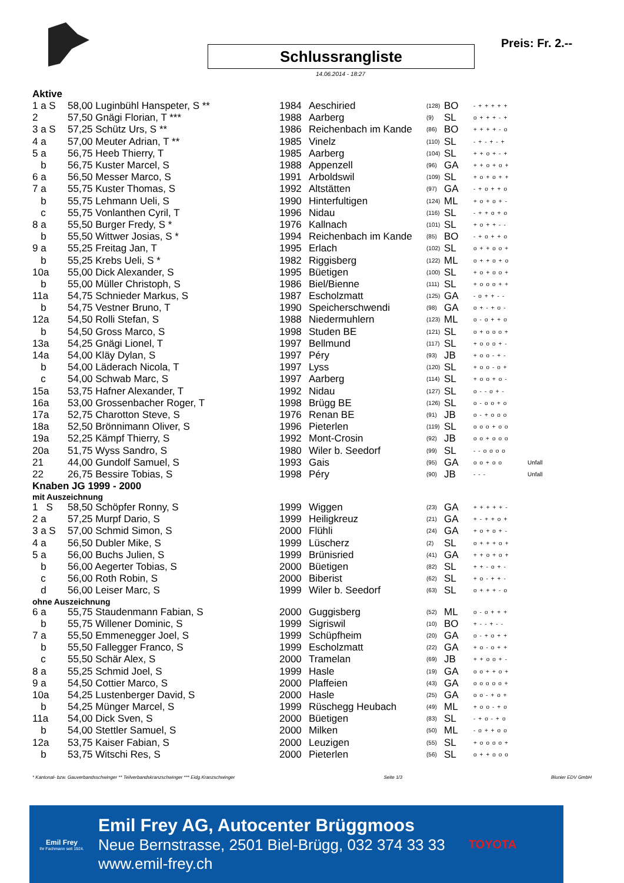Schlussrangliste
14.06.2014 - 18:27
Preis: Fr. 2.--
Aktive
| 1 a S | 58,00 Luginbühl Hanspeter, S ** | 1984 | Aeschiried | (128) | BO | -+++++ | |
| 2 | 57,50 Gnägi Florian, T *** | 1988 | Aarberg | (9) | SL | o+++-+ | |
| 3 a S | 57,25 Schütz Urs, S ** | 1986 | Reichenbach im Kande | (86) | BO | ++++-o | |
| 4 a | 57,00 Meuter Adrian, T ** | 1985 | Vinelz | (110) | SL | -+-+-+ | |
| 5 a | 56,75 Heeb Thierry, T | 1985 | Aarberg | (104) | SL | ++o+-+ | |
| b | 56,75 Kuster Marcel, S | 1988 | Appenzell | (96) | GA | ++o+o+ | |
| 6 a | 56,50 Messer Marco, S | 1991 | Arboldswil | (109) | SL | +o+o++ | |
| 7 a | 55,75 Kuster Thomas, S | 1992 | Altstätten | (97) | GA | -+o++o | |
| b | 55,75 Lehmann Ueli, S | 1990 | Hinterfultigen | (124) | ML | +o+o+- | |
| c | 55,75 Vonlanthen Cyril, T | 1996 | Nidau | (116) | SL | -++o+o | |
| 8 a | 55,50 Burger Fredy, S * | 1976 | Kallnach | (101) | SL | +o++-- | |
| b | 55,50 Wittwer Josias, S * | 1994 | Reichenbach im Kande | (85) | BO | -+o++o | |
| 9 a | 55,25 Freitag Jan, T | 1995 | Erlach | (102) | SL | o++oo+ | |
| b | 55,25 Krebs Ueli, S * | 1982 | Riggisberg | (122) | ML | o++o+o | |
| 10a | 55,00 Dick Alexander, S | 1995 | Büetigen | (100) | SL | +o+oo+ | |
| b | 55,00 Müller Christoph, S | 1986 | Biel/Bienne | (111) | SL | +ooo++ | |
| 11a | 54,75 Schnieder Markus, S | 1987 | Escholzmatt | (125) | GA | -o++-- | |
| b | 54,75 Vestner Bruno, T | 1990 | Speicherschwendi | (98) | GA | o+-+o- | |
| 12a | 54,50 Rolli Stefan, S | 1988 | Niedermuhlern | (123) | ML | o-o++o | |
| b | 54,50 Gross Marco, S | 1998 | Studen BE | (121) | SL | o+ooo+ | |
| 13a | 54,25 Gnägi Lionel, T | 1997 | Bellmund | (117) | SL | +ooo+- | |
| 14a | 54,00 Kläy Dylan, S | 1997 | Péry | (93) | JB | +oo-+- | |
| b | 54,00 Läderach Nicola, T | 1997 | Lyss | (120) | SL | +oo-o+ | |
| c | 54,00 Schwab Marc, S | 1997 | Aarberg | (114) | SL | +oo+o- | |
| 15a | 53,75 Hafner Alexander, T | 1992 | Nidau | (127) | SL | o--o+- | |
| 16a | 53,00 Grossenbacher Roger, T | 1998 | Brügg BE | (126) | SL | o-oo+o | |
| 17a | 52,75 Charotton Steve, S | 1976 | Renan BE | (91) | JB | o-+ooo | |
| 18a | 52,50 Brönnimann Oliver, S | 1996 | Pieterlen | (119) | SL | ooo+oo | |
| 19a | 52,25 Kämpf Thierry, S | 1992 | Mont-Crosin | (92) | JB | oo+ooo | |
| 20a | 51,75 Wyss Sandro, S | 1980 | Wiler b. Seedorf | (99) | SL | --oooo | |
| 21 | 44,00 Gundolf Samuel, S | 1993 | Gais | (95) | GA | oo+oo | Unfall |
| 22 | 26,75 Bessire Tobias, S | 1998 | Péry | (90) | JB | --- | Unfall |
Knaben JG 1999 - 2000
mit Auszeichnung
| 1 S | 58,50 Schöpfer Ronny, S | 1999 | Wiggen | (23) | GA | +++++- |
| 2 a | 57,25 Murpf Dario, S | 1999 | Heiligkreuz | (21) | GA | +-++o+ |
| 3 a S | 57,00 Schmid Simon, S | 2000 | Flühli | (24) | GA | +o+o+- |
| 4 a | 56,50 Dubler Mike, S | 1999 | Lüscherz | (2) | SL | o+++o+ |
| 5 a | 56,00 Buchs Julien, S | 1999 | Brünisried | (41) | GA | ++o+o+ |
| b | 56,00 Aegerter Tobias, S | 2000 | Büetigen | (82) | SL | ++-o+- |
| c | 56,00 Roth Robin, S | 2000 | Biberist | (62) | SL | +o-++- |
| d | 56,00 Leiser Marc, S | 1999 | Wiler b. Seedorf | (63) | SL | o+++-o |
ohne Auszeichnung
| 6 a | 55,75 Staudenmann Fabian, S | 2000 | Guggisberg | (52) | ML | o-o+++ |
| b | 55,75 Willener Dominic, S | 1999 | Sigriswil | (10) | BO | +--+-- |
| 7 a | 55,50 Emmenegger Joel, S | 1999 | Schüpfheim | (20) | GA | o-+o++ |
| b | 55,50 Fallegger Franco, S | 1999 | Escholzmatt | (22) | GA | +o-o++ |
| c | 55,50 Schär Alex, S | 2000 | Tramelan | (69) | JB | ++oo+- |
| 8 a | 55,25 Schmid Joel, S | 1999 | Hasle | (19) | GA | oo++o+ |
| 9 a | 54,50 Cottier Marco, S | 2000 | Plaffeien | (43) | GA | ooooo+ |
| 10a | 54,25 Lustenberger David, S | 2000 | Hasle | (25) | GA | oo-+o+ |
| b | 54,25 Münger Marcel, S | 1999 | Rüschegg Heubach | (49) | ML | +oo-+o |
| 11a | 54,00 Dick Sven, S | 2000 | Büetigen | (83) | SL | -+o-+o |
| b | 54,00 Stettler Samuel, S | 2000 | Milken | (50) | ML | -o++oo |
| 12a | 53,75 Kaiser Fabian, S | 2000 | Leuzigen | (55) | SL | +oooo+ |
| b | 53,75 Witschi Res, S | 2000 | Pieterlen | (56) | SL | o++ooo |
* Kantonal- bzw. Gauverbandsschwinger ** Teilverbandskranzschwinger *** Eidg.Kranzschwinger Seite 1/3 Blunier EDV GmbH
Emil Frey
Ihr Fachmann seit 1924.
Emil Frey AG, Autocenter Brüggmoos
Neue Bernstrasse, 2501 Biel-Brügg, 032 374 33 33
www.emil-frey.ch
TOYOTA